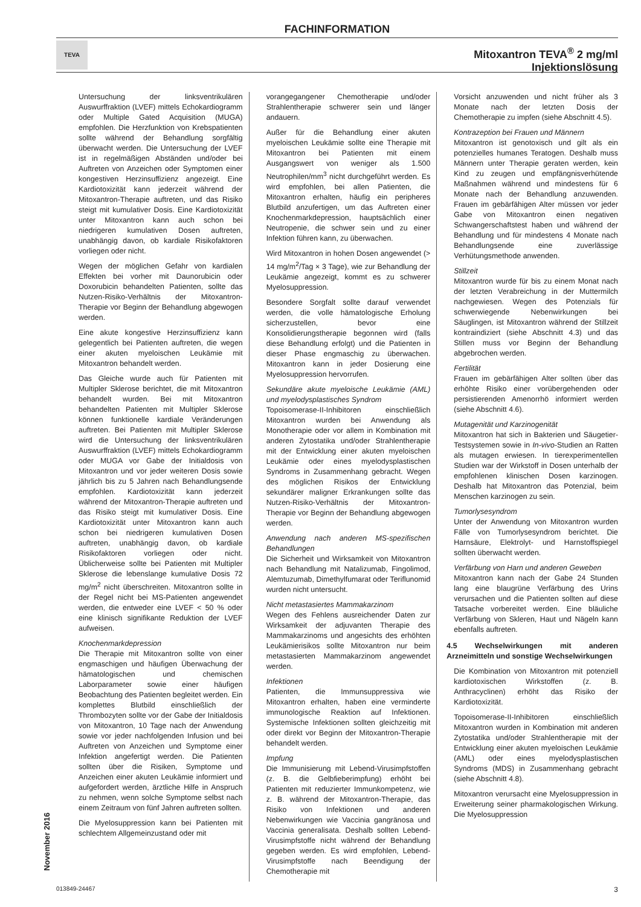FACHINFORMATION
TEVA
Mitoxantron TEVA<sup>®</sup> 2 mg/ml
Injektionslösung
Untersuchung der linksventrikulären Auswurffraktion (LVEF) mittels Echokardiogramm oder Multiple Gated Acquisition (MUGA) empfohlen. Die Herzfunktion von Krebspatienten sollte während der Behandlung sorgfältig überwacht werden. Die Untersuchung der LVEF ist in regelmäßigen Abständen und/oder bei Auftreten von Anzeichen oder Symptomen einer kongestiven Herzinsuffizienz angezeigt. Eine Kardiotoxizität kann jederzeit während der Mitoxantron-Therapie auftreten, und das Risiko steigt mit kumulativer Dosis. Eine Kardiotoxizität unter Mitoxantron kann auch schon bei niedrigeren kumulativen Dosen auftreten, unabhängig davon, ob kardiale Risikofaktoren vorliegen oder nicht.
Wegen der möglichen Gefahr von kardialen Effekten bei vorher mit Daunorubicin oder Doxorubicin behandelten Patienten, sollte das Nutzen-Risiko-Verhältnis der Mitoxantron-Therapie vor Beginn der Behandlung abgewogen werden.
Eine akute kongestive Herzinsuffizienz kann gelegentlich bei Patienten auftreten, die wegen einer akuten myeloischen Leukämie mit Mitoxantron behandelt werden.
Das Gleiche wurde auch für Patienten mit Multipler Sklerose berichtet, die mit Mitoxantron behandelt wurden. Bei mit Mitoxantron behandelten Patienten mit Multipler Sklerose können funktionelle kardiale Veränderungen auftreten. Bei Patienten mit Multipler Sklerose wird die Untersuchung der linksventrikulären Auswurffraktion (LVEF) mittels Echokardiogramm oder MUGA vor Gabe der Initialdosis von Mitoxantron und vor jeder weiteren Dosis sowie jährlich bis zu 5 Jahren nach Behandlungsende empfohlen. Kardiotoxizität kann jederzeit während der Mitoxantron-Therapie auftreten und das Risiko steigt mit kumulativer Dosis. Eine Kardiotoxizität unter Mitoxantron kann auch schon bei niedrigeren kumulativen Dosen auftreten, unabhängig davon, ob kardiale Risikofaktoren vorliegen oder nicht. Üblicherweise sollte bei Patienten mit Multipler Sklerose die lebenslange kumulative Dosis 72 mg/m<sup>2</sup> nicht überschreiten. Mitoxantron sollte in der Regel nicht bei MS-Patienten angewendet werden, die entweder eine LVEF < 50 % oder eine klinisch signifikante Reduktion der LVEF aufweisen.
Knochenmarkdepression
Die Therapie mit Mitoxantron sollte von einer engmaschigen und häufigen Überwachung der hämatologischen und chemischen Laborparameter sowie einer häufigen Beobachtung des Patienten begleitet werden. Ein komplettes Blutbild einschließlich der Thrombozyten sollte vor der Gabe der Initialdosis von Mitoxantron, 10 Tage nach der Anwendung sowie vor jeder nachfolgenden Infusion und bei Auftreten von Anzeichen und Symptome einer Infektion angefertigt werden. Die Patienten sollten über die Risiken, Symptome und Anzeichen einer akuten Leukämie informiert und aufgefordert werden, ärztliche Hilfe in Anspruch zu nehmen, wenn solche Symptome selbst nach einem Zeitraum von fünf Jahren auftreten sollten.
Die Myelosuppression kann bei Patienten mit schlechtem Allgemeinzustand oder mit
vorangegangener Chemotherapie und/oder Strahlentherapie schwerer sein und länger andauern.
Außer für die Behandlung einer akuten myeloischen Leukämie sollte eine Therapie mit Mitoxantron bei Patienten mit einem Ausgangswert von weniger als 1.500 Neutrophilen/mm<sup>3</sup> nicht durchgeführt werden. Es wird empfohlen, bei allen Patienten, die Mitoxantron erhalten, häufig ein peripheres Blutbild anzufertigen, um das Auftreten einer Knochenmarkdepression, hauptsächlich einer Neutropenie, die schwer sein und zu einer Infektion führen kann, zu überwachen.
Wird Mitoxantron in hohen Dosen angewendet (> 14 mg/m<sup>2</sup>/Tag × 3 Tage), wie zur Behandlung der Leukämie angezeigt, kommt es zu schwerer Myelosuppression.
Besondere Sorgfalt sollte darauf verwendet werden, die volle hämatologische Erholung sicherzustellen, bevor eine Konsolidierungstherapie begonnen wird (falls diese Behandlung erfolgt) und die Patienten in dieser Phase engmaschig zu überwachen. Mitoxantron kann in jeder Dosierung eine Myelosuppression hervorrufen.
Sekundäre akute myeloische Leukämie (AML) und myelodysplastisches Syndrom
Topoisomerase-II-Inhibitoren einschließlich Mitoxantron wurden bei Anwendung als Monotherapie oder vor allem in Kombination mit anderen Zytostatika und/oder Strahlentherapie mit der Entwicklung einer akuten myeloischen Leukämie oder eines myelodysplastischen Syndroms in Zusammenhang gebracht. Wegen des möglichen Risikos der Entwicklung sekundärer maligner Erkrankungen sollte das Nutzen-Risiko-Verhältnis der Mitoxantron-Therapie vor Beginn der Behandlung abgewogen werden.
Anwendung nach anderen MS-spezifischen Behandlungen
Die Sicherheit und Wirksamkeit von Mitoxantron nach Behandlung mit Natalizumab, Fingolimod, Alemtuzumab, Dimethylfumarat oder Teriflunomid wurden nicht untersucht.
Nicht metastasiertes Mammakarzinom
Wegen des Fehlens ausreichender Daten zur Wirksamkeit der adjuvanten Therapie des Mammakarzinoms und angesichts des erhöhten Leukämierisikos sollte Mitoxantron nur beim metastasierten Mammakarzinom angewendet werden.
Infektionen
Patienten, die Immunsuppressiva wie Mitoxantron erhalten, haben eine verminderte immunologische Reaktion auf Infektionen. Systemische Infektionen sollten gleichzeitig mit oder direkt vor Beginn der Mitoxantron-Therapie behandelt werden.
Impfung
Die Immunisierung mit Lebend-Virusimpfstoffen (z. B. die Gelbfieberimpfung) erhöht bei Patienten mit reduzierter Immunkompetenz, wie z. B. während der Mitoxantron-Therapie, das Risiko von Infektionen und anderen Nebenwirkungen wie Vaccinia gangränosa und Vaccinia generalisata. Deshalb sollten Lebend-Virusimpfstoffe nicht während der Behandlung gegeben werden. Es wird empfohlen, Lebend-Virusimpfstoffe nach Beendigung der Chemotherapie mit
Vorsicht anzuwenden und nicht früher als 3 Monate nach der letzten Dosis der Chemotherapie zu impfen (siehe Abschnitt 4.5).
Kontrazeption bei Frauen und Männern
Mitoxantron ist genotoxisch und gilt als ein potenzielles humanes Teratogen. Deshalb muss Männern unter Therapie geraten werden, kein Kind zu zeugen und empfängnisverhütende Maßnahmen während und mindestens für 6 Monate nach der Behandlung anzuwenden. Frauen im gebärfähigen Alter müssen vor jeder Gabe von Mitoxantron einen negativen Schwangerschaftstest haben und während der Behandlung und für mindestens 4 Monate nach Behandlungsende eine zuverlässige Verhütungsmethode anwenden.
Stillzeit
Mitoxantron wurde für bis zu einem Monat nach der letzten Verabreichung in der Muttermilch nachgewiesen. Wegen des Potenzials für schwerwiegende Nebenwirkungen bei Säuglingen, ist Mitoxantron während der Stillzeit kontraindiziert (siehe Abschnitt 4.3) und das Stillen muss vor Beginn der Behandlung abgebrochen werden.
Fertilität
Frauen im gebärfähigen Alter sollten über das erhöhte Risiko einer vorübergehenden oder persistierenden Amenorrhö informiert werden (siehe Abschnitt 4.6).
Mutagenität und Karzinogenität
Mitoxantron hat sich in Bakterien und Säugetier-Testsystemen sowie in In-vivo-Studien an Ratten als mutagen erwiesen. In tierexperimentellen Studien war der Wirkstoff in Dosen unterhalb der empfohlenen klinischen Dosen karzinogen. Deshalb hat Mitoxantron das Potenzial, beim Menschen karzinogen zu sein.
Tumorlysesyndrom
Unter der Anwendung von Mitoxantron wurden Fälle von Tumorlysesyndrom berichtet. Die Harnsäure, Elektrolyt- und Harnstoffspiegel sollten überwacht werden.
Verfärbung von Harn und anderen Geweben
Mitoxantron kann nach der Gabe 24 Stunden lang eine blaugrüne Verfärbung des Urins verursachen und die Patienten sollten auf diese Tatsache vorbereitet werden. Eine bläuliche Verfärbung von Skleren, Haut und Nägeln kann ebenfalls auftreten.
4.5 Wechselwirkungen mit anderen Arzneimitteln und sonstige Wechselwirkungen
Die Kombination von Mitoxantron mit potenziell kardiotoxischen Wirkstoffen (z. B. Anthracyclinen) erhöht das Risiko der Kardiotoxizität.
Topoisomerase-II-Inhibitoren einschließlich Mitoxantron wurden in Kombination mit anderen Zytostatika und/oder Strahlentherapie mit der Entwicklung einer akuten myeloischen Leukämie (AML) oder eines myelodysplastischen Syndroms (MDS) in Zusammenhang gebracht (siehe Abschnitt 4.8).
Mitoxantron verursacht eine Myelosuppression in Erweiterung seiner pharmakologischen Wirkung. Die Myelosuppression
November 2016
013849-24467 3